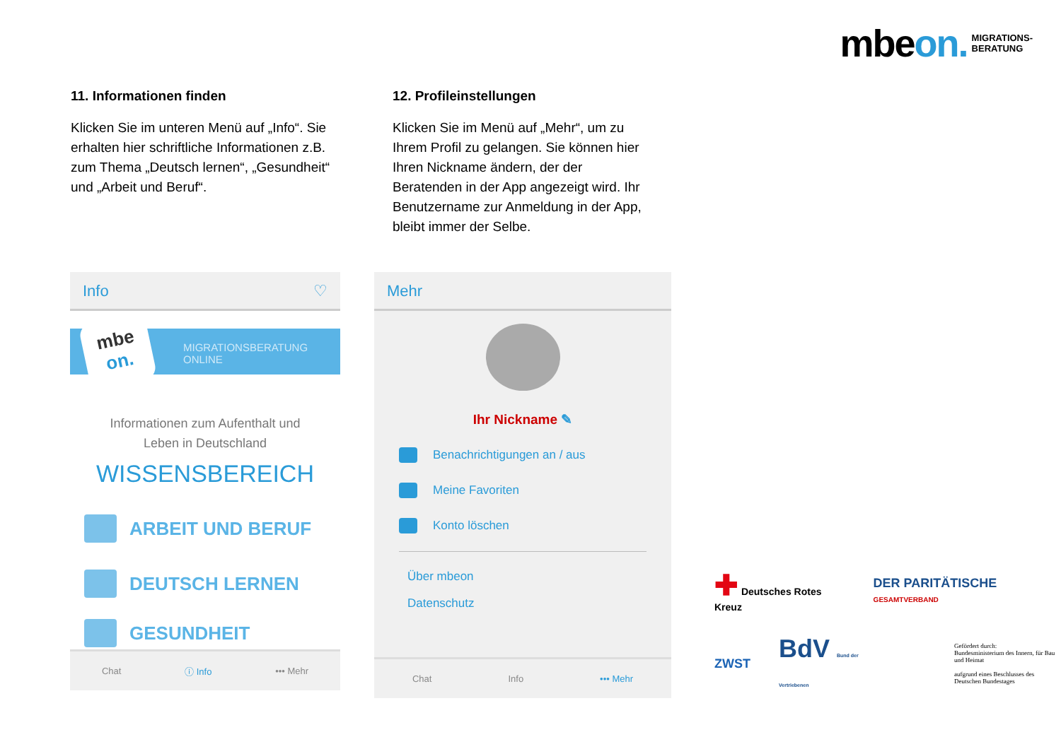mbeon. MIGRATIONS-
BERATUNG
11. Informationen finden
Klicken Sie im unteren Menü auf „Info“. Sie erhalten hier schriftliche Informationen z.B. zum Thema „Deutsch lernen“, „Gesundheit“ und „Arbeit und Beruf“.
12. Profileinstellungen
Klicken Sie im Menü auf „Mehr“, um zu Ihrem Profil zu gelangen. Sie können hier Ihren Nickname ändern, der der Beratenden in der App angezeigt wird. Ihr Benutzername zur Anmeldung in der App, bleibt immer der Selbe.
Info ♡
mbe
on.
MIGRATIONSBERATUNG
ONLINE
Informationen zum Aufenthalt und
Leben in Deutschland
WISSENSBEREICH
ARBEIT UND BERUF
DEUTSCH LERNEN
GESUNDHEIT
Chat ⓘ Info ••• Mehr
Mehr
Ihr Nickname ✎
Benachrichtigungen an / aus
Meine Favoriten
Konto löschen
Über mbeon
Datenschutz
Chat Info ••• Mehr
✚ Deutsches Rotes Kreuz DER PARITÄTISCHE GESAMTVERBAND
ZWST BdV Bund der Vertriebenen Gefördert durch:
Bundesministerium des Innern, für Bau und Heimat
aufgrund eines Beschlusses des Deutschen Bundestages